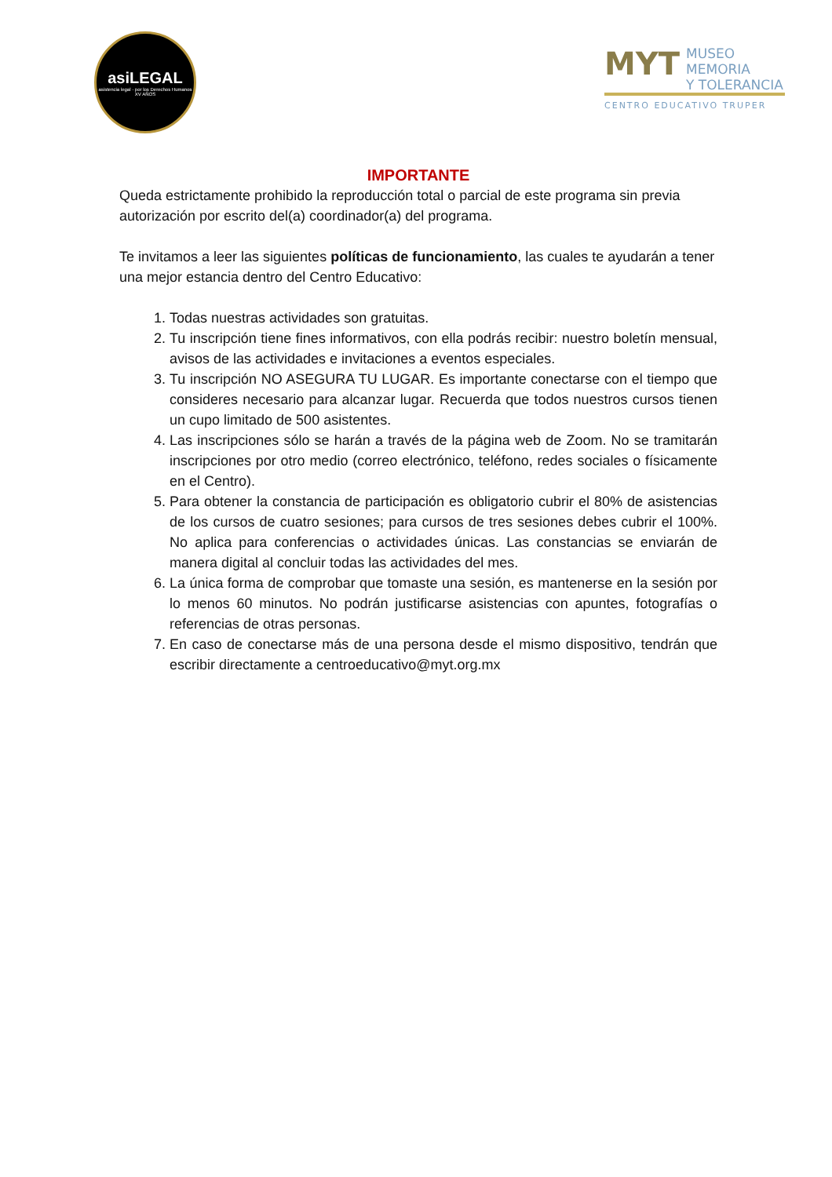asiLEGAL
asistencia legal · por los Derechos Humanos
XV AÑOS
MYT MUSEO
MEMORIA
Y TOLERANCIA
CENTRO EDUCATIVO TRUPER
IMPORTANTE
Queda estrictamente prohibido la reproducción total o parcial de este programa sin previa autorización por escrito del(a) coordinador(a) del programa.
Te invitamos a leer las siguientes políticas de funcionamiento, las cuales te ayudarán a tener una mejor estancia dentro del Centro Educativo:
1. Todas nuestras actividades son gratuitas.
2. Tu inscripción tiene fines informativos, con ella podrás recibir: nuestro boletín mensual, avisos de las actividades e invitaciones a eventos especiales.
3. Tu inscripción NO ASEGURA TU LUGAR. Es importante conectarse con el tiempo que consideres necesario para alcanzar lugar. Recuerda que todos nuestros cursos tienen un cupo limitado de 500 asistentes.
4. Las inscripciones sólo se harán a través de la página web de Zoom. No se tramitarán inscripciones por otro medio (correo electrónico, teléfono, redes sociales o físicamente en el Centro).
5. Para obtener la constancia de participación es obligatorio cubrir el 80% de asistencias de los cursos de cuatro sesiones; para cursos de tres sesiones debes cubrir el 100%. No aplica para conferencias o actividades únicas. Las constancias se enviarán de manera digital al concluir todas las actividades del mes.
6. La única forma de comprobar que tomaste una sesión, es mantenerse en la sesión por lo menos 60 minutos. No podrán justificarse asistencias con apuntes, fotografías o referencias de otras personas.
7. En caso de conectarse más de una persona desde el mismo dispositivo, tendrán que escribir directamente a centroeducativo@myt.org.mx